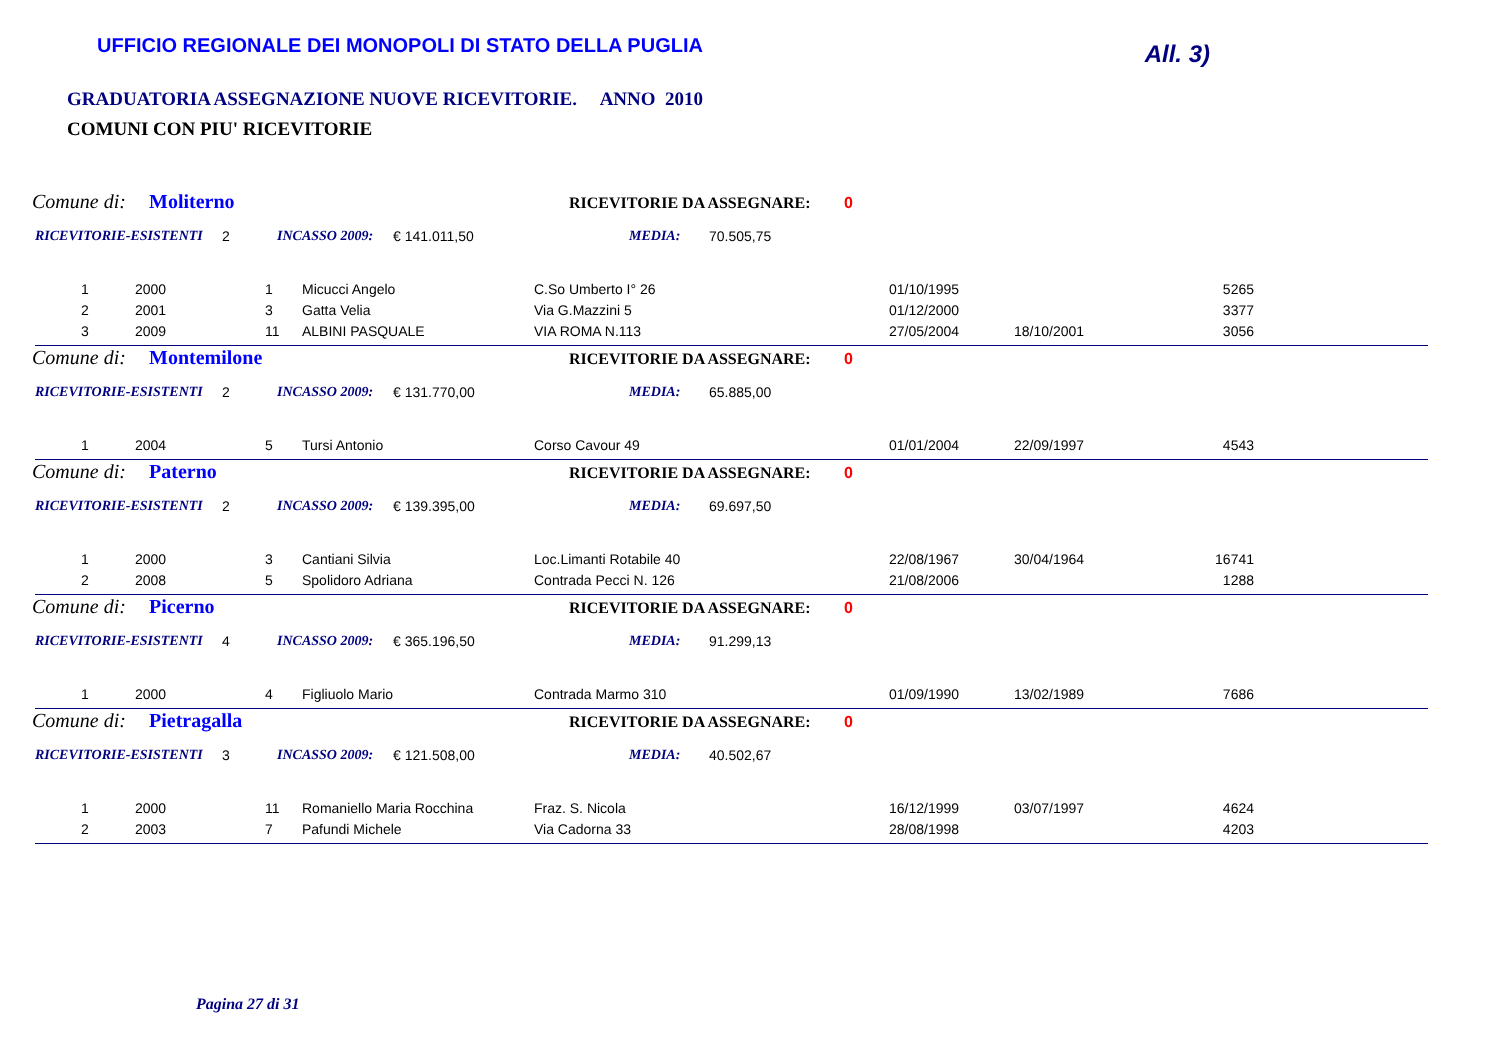UFFICIO REGIONALE DEI MONOPOLI DI STATO DELLA PUGLIA
All. 3)
GRADUATORIA ASSEGNAZIONE NUOVE RICEVITORIE. ANNO 2010
COMUNI CON PIU' RICEVITORIE
Comune di: Moliterno RICEVITORIE DA ASSEGNARE: 0
RICEVITORIE-ESISTENTI 2 INCASSO 2009: € 141.011,50 MEDIA: 70.505,75
| 1 | 2000 | 1 | Micucci Angelo | C.So Umberto I° 26 | 01/10/1995 | | 5265 |
| 2 | 2001 | 3 | Gatta Velia | Via G.Mazzini 5 | 01/12/2000 | | 3377 |
| 3 | 2009 | 11 | ALBINI PASQUALE | VIA ROMA N.113 | 27/05/2004 | 18/10/2001 | 3056 |
Comune di: Montemilone RICEVITORIE DA ASSEGNARE: 0
RICEVITORIE-ESISTENTI 2 INCASSO 2009: € 131.770,00 MEDIA: 65.885,00
| 1 | 2004 | 5 | Tursi Antonio | Corso Cavour 49 | 01/01/2004 | 22/09/1997 | 4543 |
Comune di: Paterno RICEVITORIE DA ASSEGNARE: 0
RICEVITORIE-ESISTENTI 2 INCASSO 2009: € 139.395,00 MEDIA: 69.697,50
| 1 | 2000 | 3 | Cantiani Silvia | Loc.Limanti Rotabile 40 | 22/08/1967 | 30/04/1964 | 16741 |
| 2 | 2008 | 5 | Spolidoro Adriana | Contrada Pecci N. 126 | 21/08/2006 | | 1288 |
Comune di: Picerno RICEVITORIE DA ASSEGNARE: 0
RICEVITORIE-ESISTENTI 4 INCASSO 2009: € 365.196,50 MEDIA: 91.299,13
| 1 | 2000 | 4 | Figliuolo Mario | Contrada Marmo 310 | 01/09/1990 | 13/02/1989 | 7686 |
Comune di: Pietragalla RICEVITORIE DA ASSEGNARE: 0
RICEVITORIE-ESISTENTI 3 INCASSO 2009: € 121.508,00 MEDIA: 40.502,67
| 1 | 2000 | 11 | Romaniello Maria Rocchina | Fraz. S. Nicola | 16/12/1999 | 03/07/1997 | 4624 |
| 2 | 2003 | 7 | Pafundi Michele | Via Cadorna 33 | 28/08/1998 | | 4203 |
Pagina 27 di 31